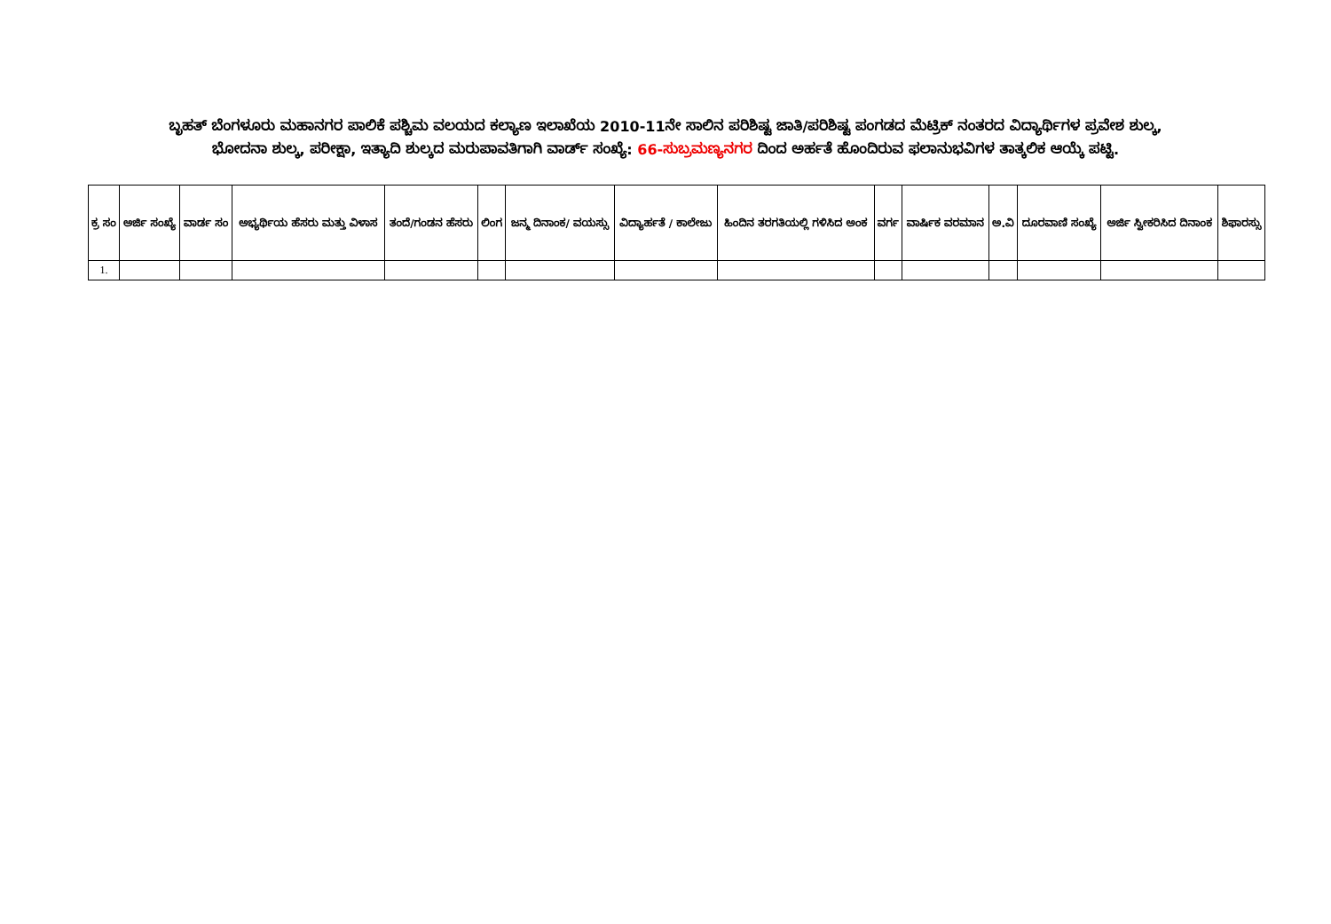ಬೃಹತ್ ಬೆಂಗಳೂರು ಮಹಾನಗರ ಪಾಲಿಕೆ ಪಶ್ಚಿಮ ವಲಯದ ಕಲ್ಯಾಣ ಇಲಾಖೆಯ 2010-11ನೇ ಸಾಲಿನ ಪರಿಶಿಷ್ಟ ಜಾತಿ/ಪರಿಶಿಷ್ಟ ಪಂಗಡದ ಮೆಟ್ರಿಕ್ ನಂತರದ ವಿದ್ಯಾರ್ಥಿಗಳ ಪ್ರವೇಶ ಶುಲ್ಕ,
ಭೋದನಾ ಶುಲ್ಕ, ಪರೀಕ್ಷಾ, ಇತ್ಯಾದಿ ಶುಲ್ಕದ ಮರುಪಾವತಿಗಾಗಿ ವಾರ್ಡ್ ಸಂಖ್ಯೆ: 66-ಸುಬ್ರಮಣ್ಯನಗರ ದಿಂದ ಅರ್ಹತೆ ಹೊಂದಿರುವ ಫಲಾನುಭವಿಗಳ ತಾತ್ಕಲಿಕ ಆಯ್ಕೆ ಪಟ್ಟಿ.
| ಕ್ರ ಸಂ | ಅರ್ಜಿ ಸಂಖ್ಯೆ | ವಾರ್ಡ ಸಂ | ಅಭ್ಯರ್ಥಿಯ ಹೆಸರು ಮತ್ತು ವಿಳಾಸ | ತಂದೆ/ಗಂಡನ ಹೆಸರು | ಲಿಂಗ | ಜನ್ಮ ದಿನಾಂಕ/ ವಯಸ್ಸು | ವಿದ್ಯಾರ್ಹತೆ / ಕಾಲೇಜು | ಹಿಂದಿನ ತರಗತಿಯಲ್ಲಿ ಗಳಿಸಿದ ಅಂಕ | ವರ್ಗ | ವಾರ್ಷಿಕ ವರಮಾನ | ಅ.ವಿ | ದೂರವಾಣಿ ಸಂಖ್ಯೆ | ಅರ್ಜಿ ಸ್ವೀಕರಿಸಿದ ದಿನಾಂಕ | ಶಿಫಾರಸ್ಸು |
| --- | --- | --- | --- | --- | --- | --- | --- | --- | --- | --- | --- | --- | --- | --- |
| 1. | | | | | | | | | | | | | | |